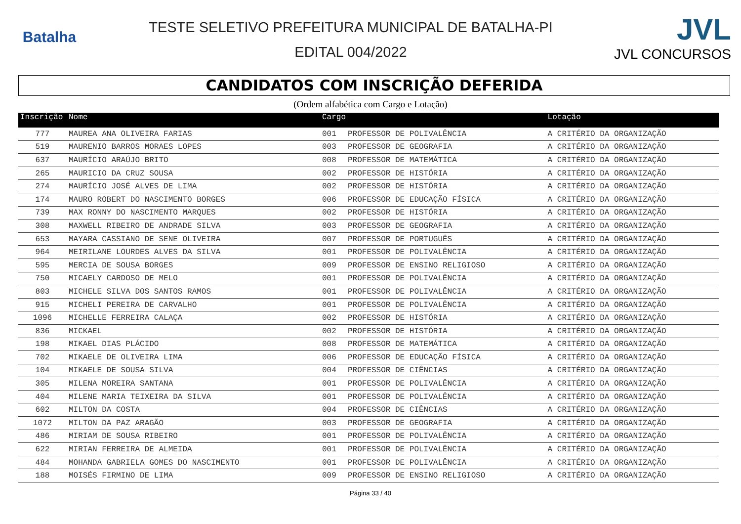Batalha
TESTE SELETIVO PREFEITURA MUNICIPAL DE BATALHA-PI
EDITAL 004/2022
JVL
JVL CONCURSOS
CANDIDATOS COM INSCRIÇÃO DEFERIDA
(Ordem alfabética com Cargo e Lotação)
| Inscrição | Nome | Cargo | | Lotação |
| --- | --- | --- | --- | --- |
| 777 | MAUREA ANA OLIVEIRA FARIAS | 001 | PROFESSOR DE POLIVALÊNCIA | A CRITÉRIO DA ORGANIZAÇÃO |
| 519 | MAURENIO BARROS MORAES LOPES | 003 | PROFESSOR DE GEOGRAFIA | A CRITÉRIO DA ORGANIZAÇÃO |
| 637 | MAURÍCIO ARAÚJO BRITO | 008 | PROFESSOR DE MATEMÁTICA | A CRITÉRIO DA ORGANIZAÇÃO |
| 265 | MAURICIO DA CRUZ SOUSA | 002 | PROFESSOR DE HISTÓRIA | A CRITÉRIO DA ORGANIZAÇÃO |
| 274 | MAURÍCIO JOSÉ ALVES DE LIMA | 002 | PROFESSOR DE HISTÓRIA | A CRITÉRIO DA ORGANIZAÇÃO |
| 174 | MAURO ROBERT DO NASCIMENTO BORGES | 006 | PROFESSOR DE EDUCAÇÃO FÍSICA | A CRITÉRIO DA ORGANIZAÇÃO |
| 739 | MAX RONNY DO NASCIMENTO MARQUES | 002 | PROFESSOR DE HISTÓRIA | A CRITÉRIO DA ORGANIZAÇÃO |
| 308 | MAXWELL RIBEIRO DE ANDRADE SILVA | 003 | PROFESSOR DE GEOGRAFIA | A CRITÉRIO DA ORGANIZAÇÃO |
| 653 | MAYARA CASSIANO DE SENE OLIVEIRA | 007 | PROFESSOR DE PORTUGUÊS | A CRITÉRIO DA ORGANIZAÇÃO |
| 964 | MEIRILANE LOURDES ALVES DA SILVA | 001 | PROFESSOR DE POLIVALÊNCIA | A CRITÉRIO DA ORGANIZAÇÃO |
| 595 | MERCIA DE SOUSA BORGES | 009 | PROFESSOR DE ENSINO RELIGIOSO | A CRITÉRIO DA ORGANIZAÇÃO |
| 750 | MICAELY CARDOSO DE MELO | 001 | PROFESSOR DE POLIVALÊNCIA | A CRITÉRIO DA ORGANIZAÇÃO |
| 803 | MICHELE SILVA DOS SANTOS RAMOS | 001 | PROFESSOR DE POLIVALÊNCIA | A CRITÉRIO DA ORGANIZAÇÃO |
| 915 | MICHELI PEREIRA DE CARVALHO | 001 | PROFESSOR DE POLIVALÊNCIA | A CRITÉRIO DA ORGANIZAÇÃO |
| 1096 | MICHELLE FERREIRA CALAÇA | 002 | PROFESSOR DE HISTÓRIA | A CRITÉRIO DA ORGANIZAÇÃO |
| 836 | MICKAEL | 002 | PROFESSOR DE HISTÓRIA | A CRITÉRIO DA ORGANIZAÇÃO |
| 198 | MIKAEL DIAS PLÁCIDO | 008 | PROFESSOR DE MATEMÁTICA | A CRITÉRIO DA ORGANIZAÇÃO |
| 702 | MIKAELE DE OLIVEIRA LIMA | 006 | PROFESSOR DE EDUCAÇÃO FÍSICA | A CRITÉRIO DA ORGANIZAÇÃO |
| 104 | MIKAELE DE SOUSA SILVA | 004 | PROFESSOR DE CIÊNCIAS | A CRITÉRIO DA ORGANIZAÇÃO |
| 305 | MILENA MOREIRA SANTANA | 001 | PROFESSOR DE POLIVALÊNCIA | A CRITÉRIO DA ORGANIZAÇÃO |
| 404 | MILENE MARIA TEIXEIRA DA SILVA | 001 | PROFESSOR DE POLIVALÊNCIA | A CRITÉRIO DA ORGANIZAÇÃO |
| 602 | MILTON DA COSTA | 004 | PROFESSOR DE CIÊNCIAS | A CRITÉRIO DA ORGANIZAÇÃO |
| 1072 | MILTON DA PAZ ARAGÃO | 003 | PROFESSOR DE GEOGRAFIA | A CRITÉRIO DA ORGANIZAÇÃO |
| 486 | MIRIAM DE SOUSA RIBEIRO | 001 | PROFESSOR DE POLIVALÊNCIA | A CRITÉRIO DA ORGANIZAÇÃO |
| 622 | MIRIAN FERREIRA DE ALMEIDA | 001 | PROFESSOR DE POLIVALÊNCIA | A CRITÉRIO DA ORGANIZAÇÃO |
| 484 | MOHANDA GABRIELA GOMES DO NASCIMENTO | 001 | PROFESSOR DE POLIVALÊNCIA | A CRITÉRIO DA ORGANIZAÇÃO |
| 188 | MOISÉS FIRMINO DE LIMA | 009 | PROFESSOR DE ENSINO RELIGIOSO | A CRITÉRIO DA ORGANIZAÇÃO |
Página 33 / 40